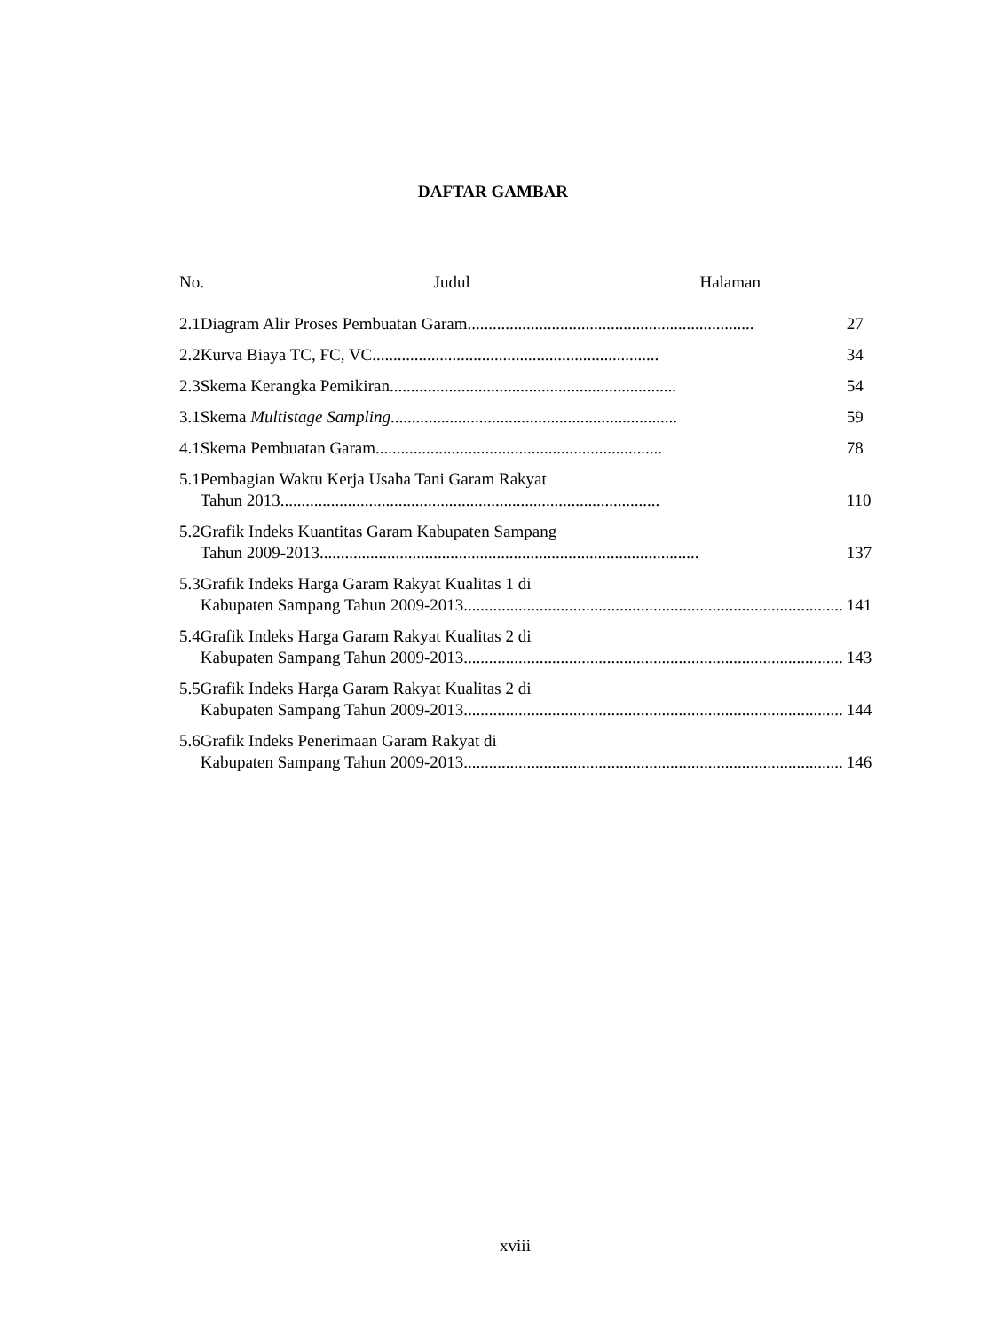DAFTAR GAMBAR
No. Judul Halaman
| 2.1 | Diagram Alir Proses Pembuatan Garam .................................................................... 27 |
| 2.2 | Kurva Biaya TC, FC, VC .................................................................... 34 |
| 2.3 | Skema Kerangka Pemikiran .................................................................... 54 |
| 3.1 | Skema Multistage Sampling .................................................................... 59 |
| 4.1 | Skema Pembuatan Garam .................................................................... 78 |
| 5.1 | Pembagian Waktu Kerja Usaha Tani Garam Rakyat Tahun 2013 .......................................................................................... 110 |
| 5.2 | Grafik Indeks Kuantitas Garam Kabupaten Sampang Tahun 2009-2013 .......................................................................................... 137 |
| 5.3 | Grafik Indeks Harga Garam Rakyat Kualitas 1 di Kabupaten Sampang Tahun 2009-2013 .......................................................................................... 141 |
| 5.4 | Grafik Indeks Harga Garam Rakyat Kualitas 2 di Kabupaten Sampang Tahun 2009-2013 .......................................................................................... 143 |
| 5.5 | Grafik Indeks Harga Garam Rakyat Kualitas 2 di Kabupaten Sampang Tahun 2009-2013 .......................................................................................... 144 |
| 5.6 | Grafik Indeks Penerimaan Garam Rakyat di Kabupaten Sampang Tahun 2009-2013 .......................................................................................... 146 |
xviii